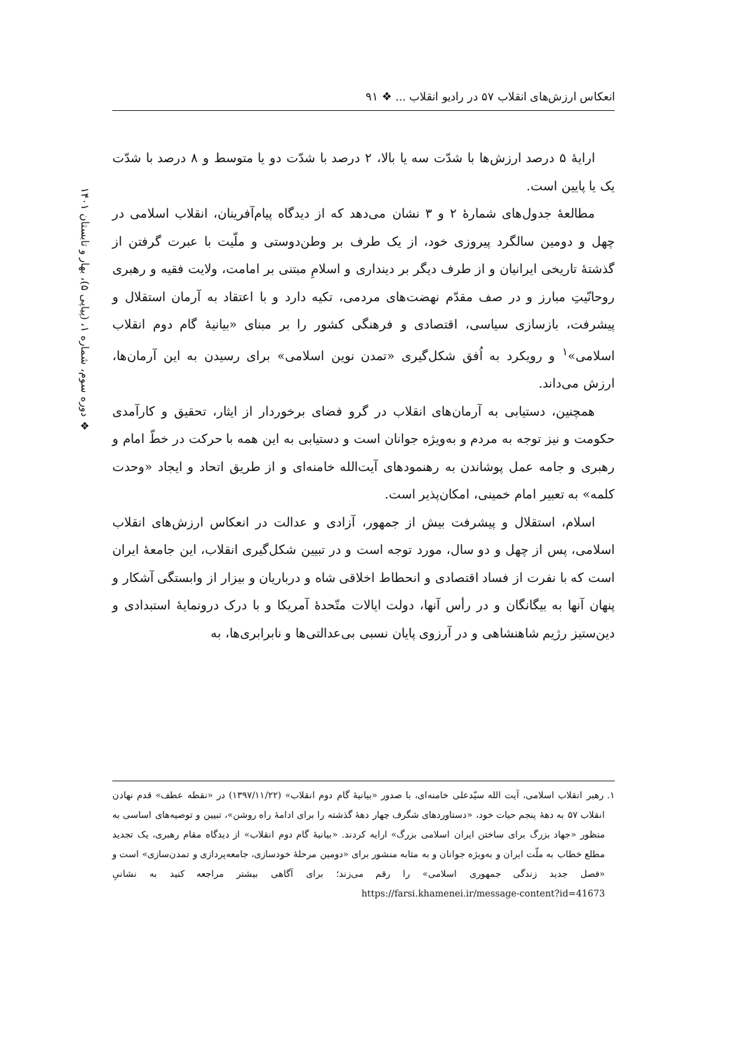انعکاس ارزش‌های انقلاب ۵۷ در رادیو انقلاب ... ❖ ۹۱
❖ دوره سوم، شماره ۱، (پیاپی ۵)، بهار و تابستان ۱۴۰۱
ارایهٔ ۵ درصد ارزش‌ها با شدّت سه یا بالا، ۲ درصد با شدّت دو یا متوسط و ۸ درصد با شدّت یک یا پایین است.
مطالعهٔ جدول‌های شمارهٔ ۲ و ۳ نشان می‌دهد که از دیدگاه پیام‌آفرینان، انقلاب اسلامی در چهل و دومین سالگرد پیروزی خود، از یک طرف بر وطن‌دوستی و ملّیت با عبرت گرفتن از گذشتهٔ تاریخی ایرانیان و از طرف دیگر بر دینداری و اسلامِ مبتنی بر امامت، ولایت فقیه و رهبری روحانّیتِ مبارز و در صف مقدّم نهضت‌های مردمی، تکیه دارد و با اعتقاد به آرمان استقلال و پیشرفت، بازسازی سیاسی، اقتصادی و فرهنگی کشور را بر مبنای «بیانیهٔ گام دوم انقلاب اسلامی»<sup>۱</sup> و رویکرد به اُفق شکل‌گیری «تمدن نوین اسلامی» برای رسیدن به این آرمان‌ها، ارزش می‌داند.
همچنین، دستیابی به آرمان‌های انقلاب در گرو فضای برخوردار از ایثار، تحقیق و کارآمدی حکومت و نیز توجه به مردم و به‌ویژه جوانان است و دستیابی به این همه با حرکت در خطّ امام و رهبری و جامه عمل پوشاندن به رهنمودهای آیت‌الله خامنه‌ای و از طریق اتحاد و ایجاد «وحدت کلمه» به تعبیر امام خمینی، امکان‌پذیر است.
اسلام، استقلال و پیشرفت بیش از جمهور، آزادی و عدالت در انعکاس ارزش‌های انقلاب اسلامی، پس از چهل و دو سال، مورد توجه است و در تبیین شکل‌گیری انقلاب، این جامعهٔ ایران است که با نفرت از فساد اقتصادی و انحطاط اخلاقی شاه و درباریان و بیزار از وابستگی آشکار و پنهان آنها به بیگانگان و در رأس آنها، دولت ایالات متّحدهٔ آمریکا و با درک درونمایهٔ استبدادی و دین‌ستیز رژیم شاهنشاهی و در آرزوی پایان نسبی بی‌عدالتی‌ها و نابرابری‌ها، به
۱. رهبر انقلاب اسلامی، آیت الله سیّدعلی خامنه‌ای، با صدور «بیانیهٔ گام دوم انقلاب» (۱۳۹۷/۱۱/۲۲) در «نقطه عطف» قدم نهادن انقلاب ۵۷ به دههٔ پنجم حیات خود، «دستاوردهای شگرف چهار دههٔ گذشته را برای ادامهٔ راه روشن»، تبیین و توصیه‌های اساسی به منظور «جهاد بزرگ برای ساختن ایران اسلامی بزرگ» ارایه کردند. «بیانیهٔ گام دوم انقلاب» از دیدگاه مقام رهبری، یک تجدید مطلع خطاب به ملّت ایران و به‌ویژه جوانان و به مثابه منشور برای «دومین مرحلهٔ خودسازی، جامعه‌پردازی و تمدن‌سازی» است و «فصل جدید زندگی جمهوری اسلامی» را رقم می‌زند؛ برای آگاهی بیشتر مراجعه کنید به نشانیِ https://farsi.khamenei.ir/message-content?id=41673